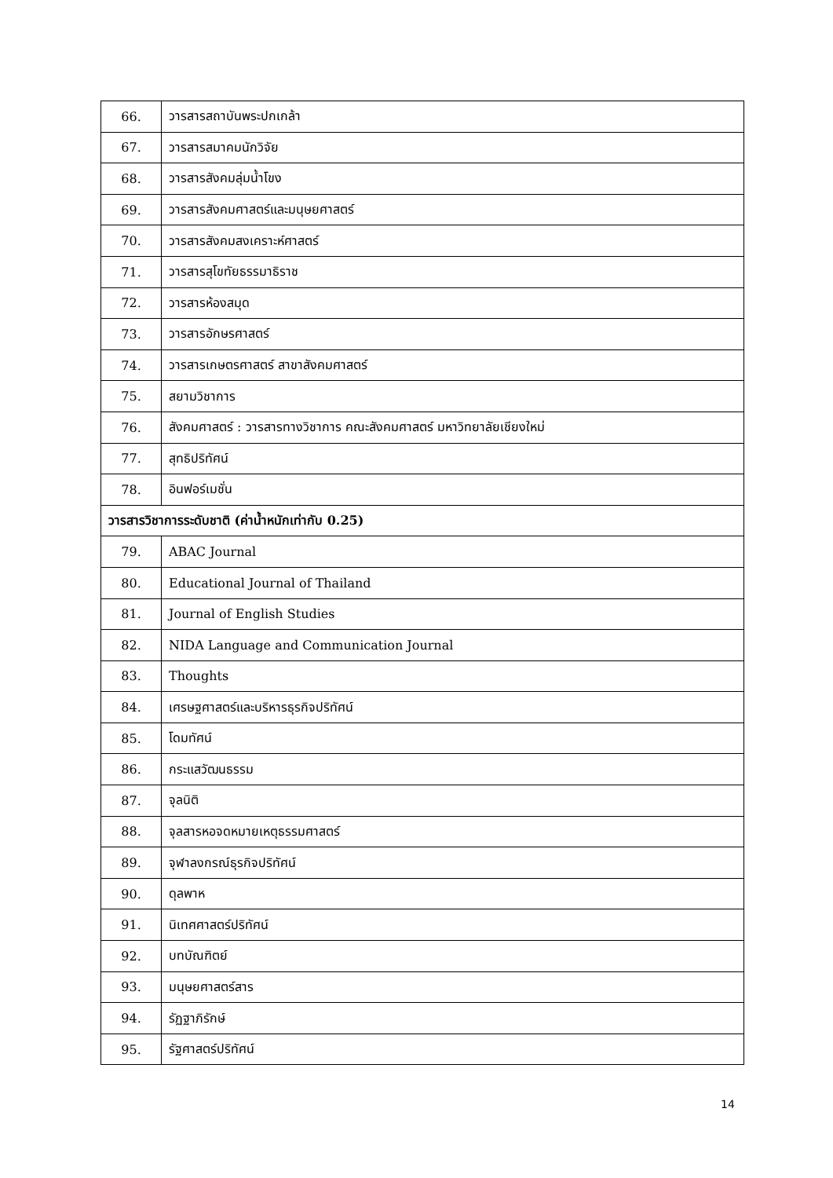| 66. | วารสารสถาบันพระปกเกล้า |
| 67. | วารสารสมาคมนักวิจัย |
| 68. | วารสารสังคมลุ่มน้ำโขง |
| 69. | วารสารสังคมศาสตร์และมนุษยศาสตร์ |
| 70. | วารสารสังคมสงเคราะห์ศาสตร์ |
| 71. | วารสารสุโขทัยธรรมาธิราช |
| 72. | วารสารห้องสมุด |
| 73. | วารสารอักษรศาสตร์ |
| 74. | วารสารเกษตรศาสตร์ สาขาสังคมศาสตร์ |
| 75. | สยามวิชาการ |
| 76. | สังคมศาสตร์ : วารสารทางวิชาการ คณะสังคมศาสตร์ มหาวิทยาลัยเชียงใหม่ |
| 77. | สุทธิปริทัศน์ |
| 78. | อินฟอร์เมชั่น |
| วารสารวิชาการระดับชาติ (ค่าน้ำหนักเท่ากับ 0.25) | |
| 79. | ABAC Journal |
| 80. | Educational Journal of Thailand |
| 81. | Journal of English Studies |
| 82. | NIDA Language and Communication Journal |
| 83. | Thoughts |
| 84. | เศรษฐศาสตร์และบริหารธุรกิจปริทัศน์ |
| 85. | โดมทัศน์ |
| 86. | กระแสวัฒนธรรม |
| 87. | จุลนิติ |
| 88. | จุลสารหอจดหมายเหตุธรรมศาสตร์ |
| 89. | จุฬาลงกรณ์ธุรกิจปริทัศน์ |
| 90. | ดุลพาห |
| 91. | นิเทศศาสตร์ปริทัศน์ |
| 92. | บทบัณฑิตย์ |
| 93. | มนุษยศาสตร์สาร |
| 94. | รัฏฐาภิรักษ์ |
| 95. | รัฐศาสตร์ปริทัศน์ |
14